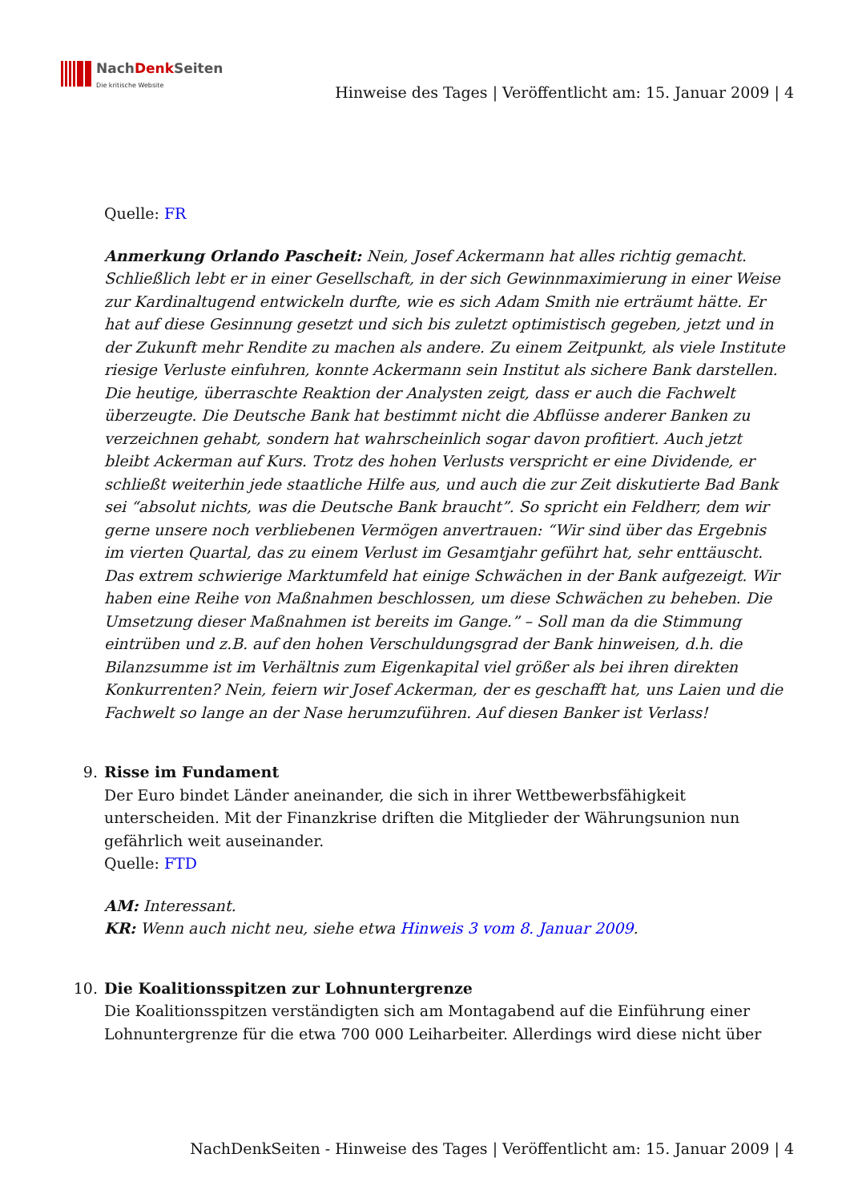NachDenk Seiten
Die kritische Website
Hinweise des Tages | Veröffentlicht am: 15. Januar 2009 | 4
Quelle: FR
Anmerkung Orlando Pascheit: Nein, Josef Ackermann hat alles richtig gemacht. Schließlich lebt er in einer Gesellschaft, in der sich Gewinnmaximierung in einer Weise zur Kardinaltugend entwickeln durfte, wie es sich Adam Smith nie erträumt hätte. Er hat auf diese Gesinnung gesetzt und sich bis zuletzt optimistisch gegeben, jetzt und in der Zukunft mehr Rendite zu machen als andere. Zu einem Zeitpunkt, als viele Institute riesige Verluste einfuhren, konnte Ackermann sein Institut als sichere Bank darstellen. Die heutige, überraschte Reaktion der Analysten zeigt, dass er auch die Fachwelt überzeugte. Die Deutsche Bank hat bestimmt nicht die Abflüsse anderer Banken zu verzeichnen gehabt, sondern hat wahrscheinlich sogar davon profitiert. Auch jetzt bleibt Ackerman auf Kurs. Trotz des hohen Verlusts verspricht er eine Dividende, er schließt weiterhin jede staatliche Hilfe aus, und auch die zur Zeit diskutierte Bad Bank sei “absolut nichts, was die Deutsche Bank braucht”. So spricht ein Feldherr, dem wir gerne unsere noch verbliebenen Vermögen anvertrauen: “Wir sind über das Ergebnis im vierten Quartal, das zu einem Verlust im Gesamtjahr geführt hat, sehr enttäuscht. Das extrem schwierige Marktumfeld hat einige Schwächen in der Bank aufgezeigt. Wir haben eine Reihe von Maßnahmen beschlossen, um diese Schwächen zu beheben. Die Umsetzung dieser Maßnahmen ist bereits im Gange.” – Soll man da die Stimmung eintrüben und z.B. auf den hohen Verschuldungsgrad der Bank hinweisen, d.h. die Bilanzsumme ist im Verhältnis zum Eigenkapital viel größer als bei ihren direkten Konkurrenten? Nein, feiern wir Josef Ackerman, der es geschafft hat, uns Laien und die Fachwelt so lange an der Nase herumzuführen. Auf diesen Banker ist Verlass!
9. Risse im Fundament
Der Euro bindet Länder aneinander, die sich in ihrer Wettbewerbsfähigkeit unterscheiden. Mit der Finanzkrise driften die Mitglieder der Währungsunion nun gefährlich weit auseinander.
Quelle: FTD
AM: Interessant.
KR: Wenn auch nicht neu, siehe etwa Hinweis 3 vom 8. Januar 2009.
10. Die Koalitionsspitzen zur Lohnuntergrenze
Die Koalitionsspitzen verständigten sich am Montagabend auf die Einführung einer Lohnuntergrenze für die etwa 700 000 Leiharbeiter. Allerdings wird diese nicht über
NachDenkSeiten - Hinweise des Tages | Veröffentlicht am: 15. Januar 2009 | 4